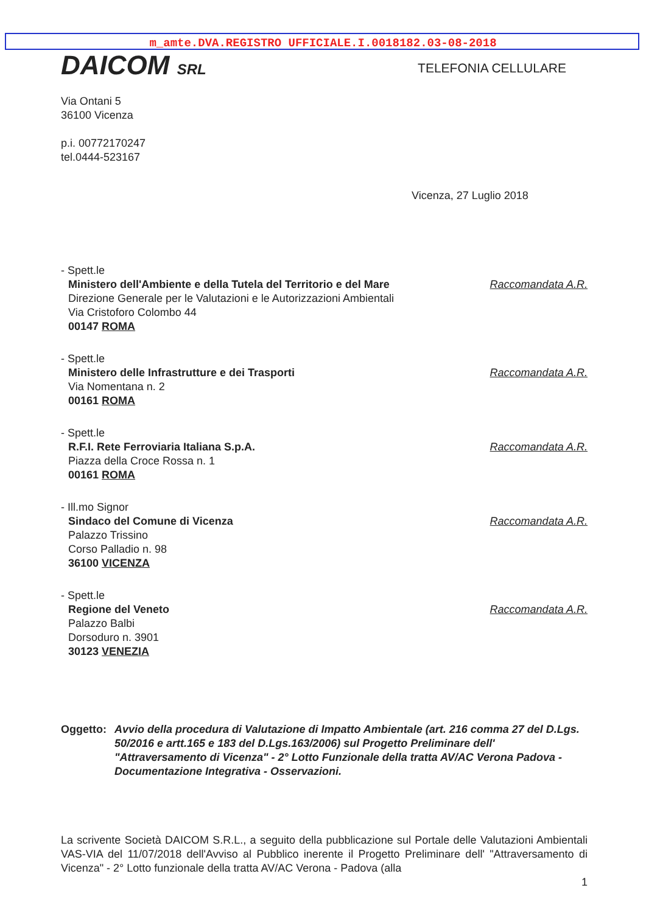m_amte.DVA.REGISTRO UFFICIALE.I.0018182.03-08-2018
DAICOM SRL
TELEFONIA CELLULARE
Via Ontani 5
36100 Vicenza
p.i. 00772170247
tel.0444-523167
Vicenza, 27 Luglio 2018
- Spett.le
Ministero dell'Ambiente e della Tutela del Territorio e del Mare
Direzione Generale per le Valutazioni e le Autorizzazioni Ambientali
Via Cristoforo Colombo 44
00147 ROMA
Raccomandata A.R.
- Spett.le
Ministero delle Infrastrutture e dei Trasporti
Via Nomentana n. 2
00161 ROMA
Raccomandata A.R.
- Spett.le
R.F.I. Rete Ferroviaria Italiana S.p.A.
Piazza della Croce Rossa n. 1
00161 ROMA
Raccomandata A.R.
- Ill.mo Signor
Sindaco del Comune di Vicenza
Palazzo Trissino
Corso Palladio n. 98
36100 VICENZA
Raccomandata A.R.
- Spett.le
Regione del Veneto
Palazzo Balbi
Dorsoduro n. 3901
30123 VENEZIA
Raccomandata A.R.
Oggetto: Avvio della procedura di Valutazione di Impatto Ambientale (art. 216 comma 27 del D.Lgs. 50/2016 e artt.165 e 183 del D.Lgs.163/2006) sul Progetto Preliminare dell' "Attraversamento di Vicenza" - 2° Lotto Funzionale della tratta AV/AC Verona Padova - Documentazione Integrativa - Osservazioni.
La scrivente Società DAICOM S.R.L., a seguito della pubblicazione sul Portale delle Valutazioni Ambientali VAS-VIA del 11/07/2018 dell'Avviso al Pubblico inerente il Progetto Preliminare dell' "Attraversamento di Vicenza" - 2° Lotto funzionale della tratta AV/AC Verona - Padova (alla
1